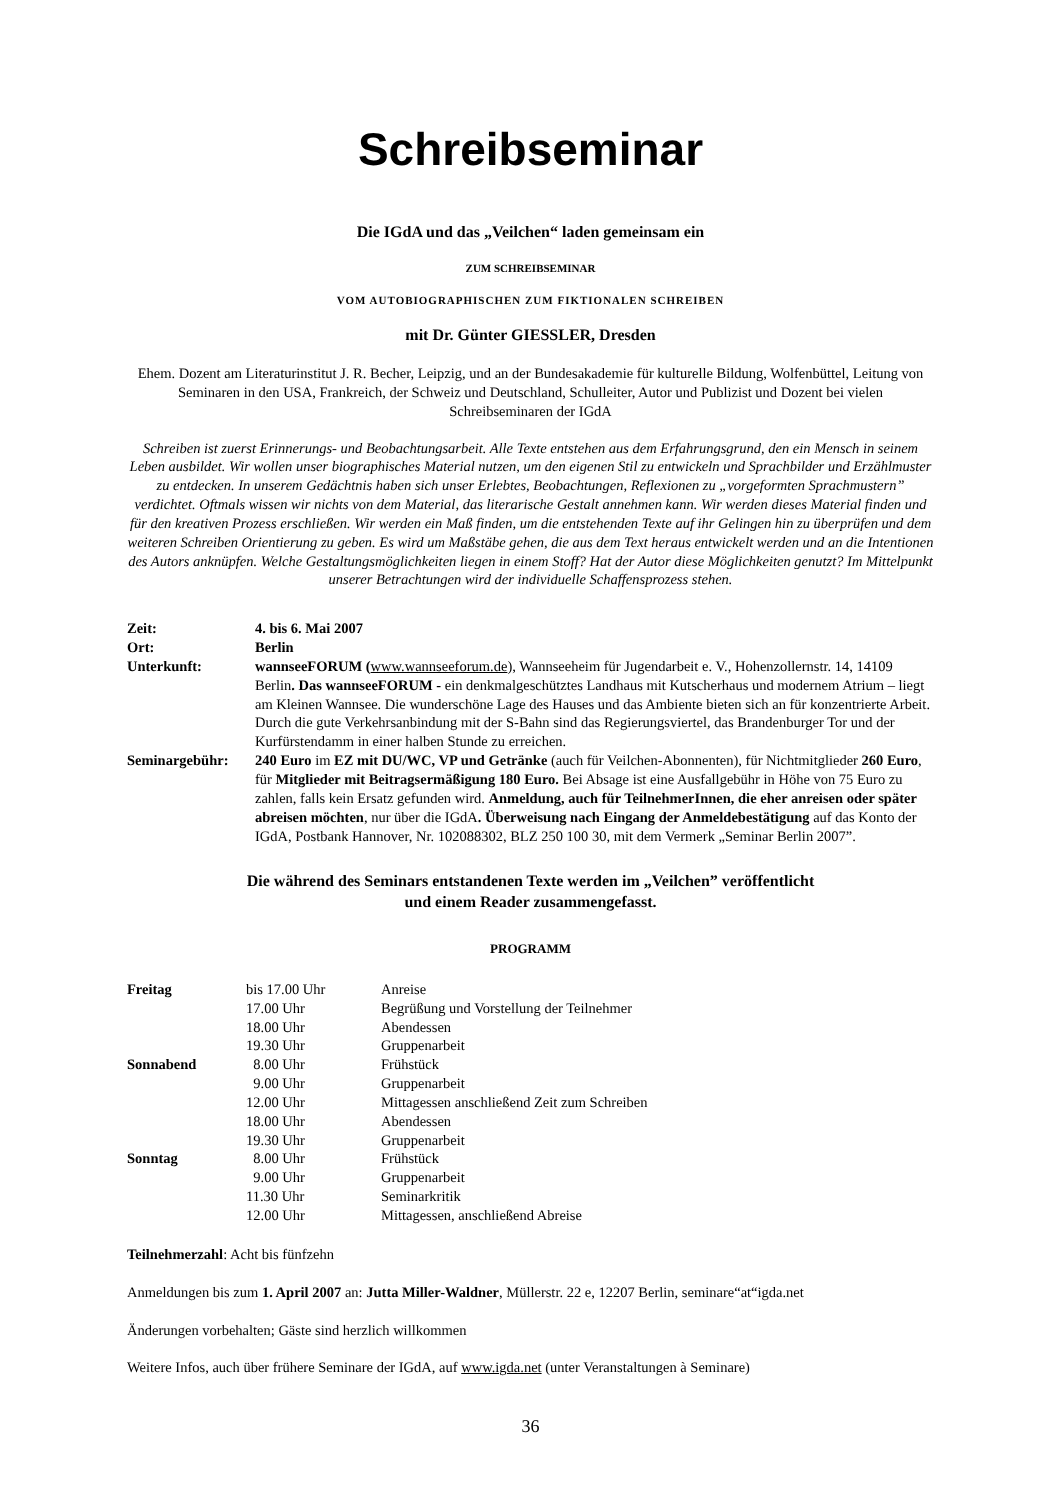Schreibseminar
Die IGdA und das „Veilchen“ laden gemeinsam ein
ZUM SCHREIBSEMINAR
VOM AUTOBIOGRAPHISCHEN ZUM FIKTIONALEN SCHREIBEN
mit Dr. Günter GIESSLER, Dresden
Ehem. Dozent am Literaturinstitut J. R. Becher, Leipzig, und an der Bundesakademie für kulturelle Bildung, Wolfenbüttel, Leitung von Seminaren in den USA, Frankreich, der Schweiz und Deutschland, Schulleiter, Autor und Publizist und Dozent bei vielen Schreibseminaren der IGdA
Schreiben ist zuerst Erinnerungs- und Beobachtungsarbeit. Alle Texte entstehen aus dem Erfahrungsgrund, den ein Mensch in seinem Leben ausbildet. Wir wollen unser biographisches Material nutzen, um den eigenen Stil zu entwickeln und Sprachbilder und Erzählmuster zu entdecken. In unserem Gedächtnis haben sich unser Erlebtes, Beobachtungen, Reflexionen zu „vorgeformten Sprachmustern” verdichtet. Oftmals wissen wir nichts von dem Material, das literarische Gestalt annehmen kann. Wir werden dieses Material finden und für den kreativen Prozess erschließen. Wir werden ein Maß finden, um die entstehenden Texte auf ihr Gelingen hin zu überprüfen und dem weiteren Schreiben Orientierung zu geben. Es wird um Maßstäbe gehen, die aus dem Text heraus entwickelt werden und an die Intentionen des Autors anknüpfen. Welche Gestaltungsmöglichkeiten liegen in einem Stoff? Hat der Autor diese Möglichkeiten genutzt? Im Mittelpunkt unserer Betrachtungen wird der individuelle Schaffensprozess stehen.
| Zeit: | 4. bis 6. Mai 2007 |
| Ort: | Berlin |
| Unterkunft: | wannseeFORUM ( www.wannseeforum.de ), Wannseeheim für Jugendarbeit e. V., Hohenzollernstr. 14, 14109 Berlin . Das wannseeFORUM - ein denkmalgeschütztes Landhaus mit Kutscherhaus und modernem Atrium – liegt am Kleinen Wannsee. Die wunderschöne Lage des Hauses und das Ambiente bieten sich an für konzentrierte Arbeit. Durch die gute Verkehrsanbindung mit der S-Bahn sind das Regierungsviertel, das Brandenburger Tor und der Kurfürstendamm in einer halben Stunde zu erreichen. |
| Seminargebühr: | 240 Euro im EZ mit DU/WC, VP und Getränke (auch für Veilchen-Abonnenten), für Nichtmitglieder 260 Euro , für Mitglieder mit Beitragsermäßigung 180 Euro. Bei Absage ist eine Ausfallgebühr in Höhe von 75 Euro zu zahlen, falls kein Ersatz gefunden wird. Anmeldung, auch für TeilnehmerInnen, die eher anreisen oder später abreisen möchten , nur über die IGdA . Überweisung nach Eingang der Anmeldebestätigung auf das Konto der IGdA, Postbank Hannover, Nr. 102088302, BLZ 250 100 30, mit dem Vermerk „Seminar Berlin 2007”. |
Die während des Seminars entstandenen Texte werden im „Veilchen” veröffentlicht
und einem Reader zusammengefasst.
PROGRAMM
| Freitag | bis 17.00 Uhr | Anreise |
| | 17.00 Uhr | Begrüßung und Vorstellung der Teilnehmer |
| | 18.00 Uhr | Abendessen |
| | 19.30 Uhr | Gruppenarbeit |
| Sonnabend | 8.00 Uhr | Frühstück |
| | 9.00 Uhr | Gruppenarbeit |
| | 12.00 Uhr | Mittagessen anschließend Zeit zum Schreiben |
| | 18.00 Uhr | Abendessen |
| | 19.30 Uhr | Gruppenarbeit |
| Sonntag | 8.00 Uhr | Frühstück |
| | 9.00 Uhr | Gruppenarbeit |
| | 11.30 Uhr | Seminarkritik |
| | 12.00 Uhr | Mittagessen, anschließend Abreise |
Teilnehmerzahl: Acht bis fünfzehn
Anmeldungen bis zum 1. April 2007 an: Jutta Miller-Waldner, Müllerstr. 22 e, 12207 Berlin, seminare“at“igda.net
Änderungen vorbehalten; Gäste sind herzlich willkommen
Weitere Infos, auch über frühere Seminare der IGdA, auf www.igda.net (unter Veranstaltungen à Seminare)
36